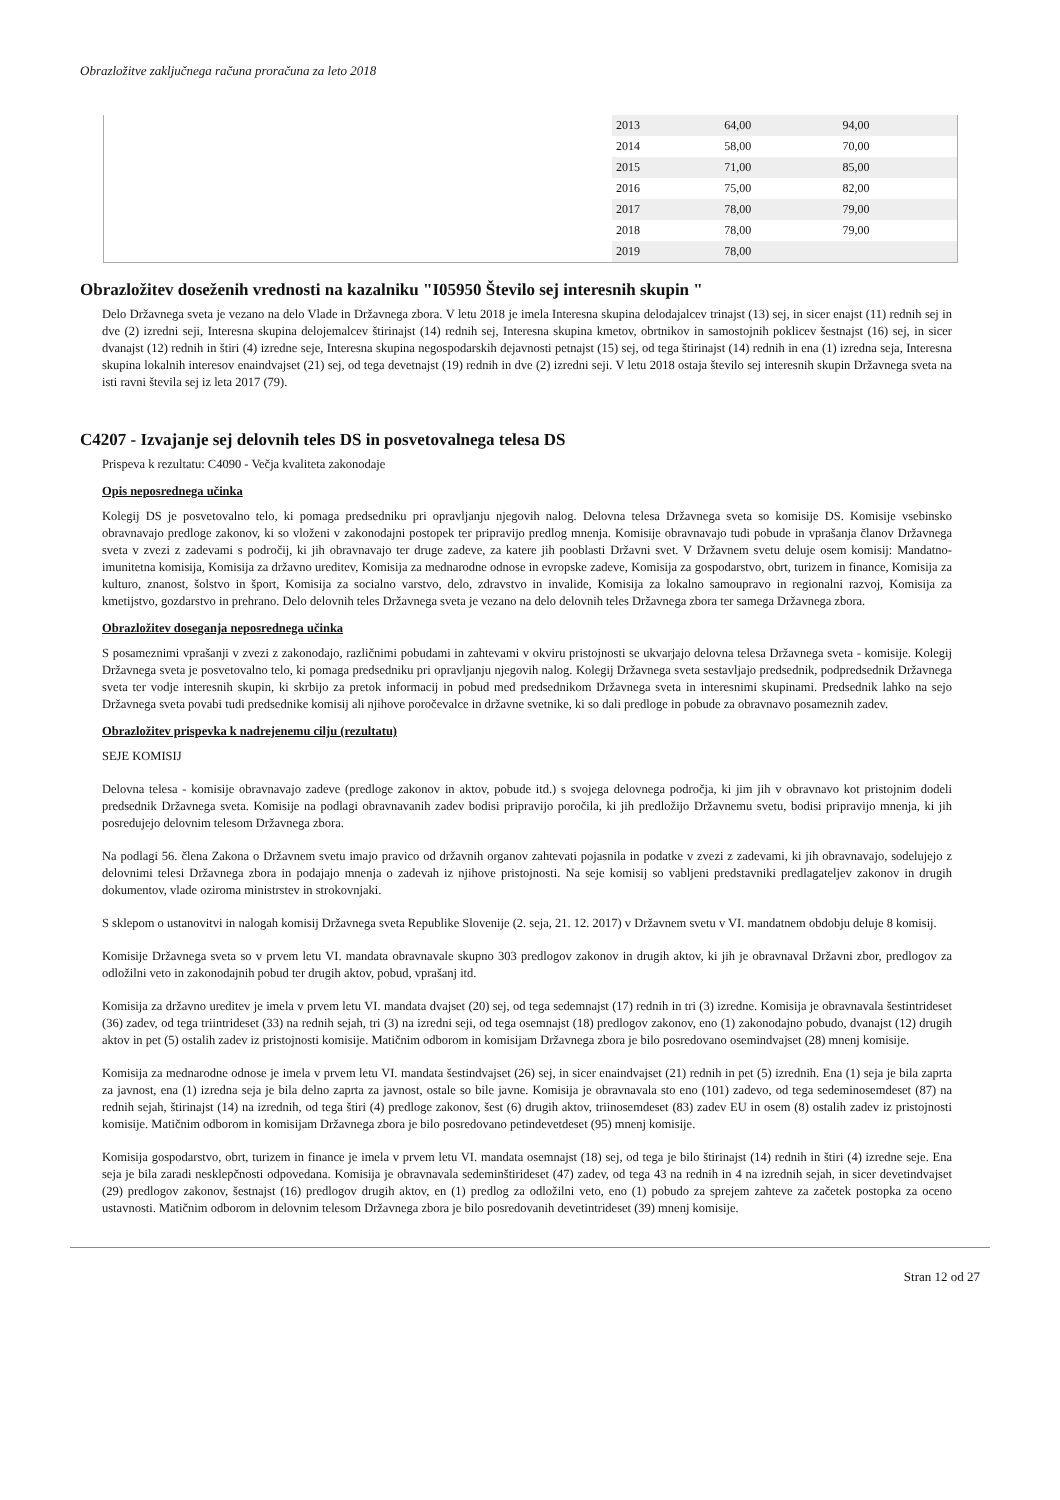Obrazložitve zaključnega računa proračuna za leto 2018
| 2013 | 64,00 | 94,00 |
| 2014 | 58,00 | 70,00 |
| 2015 | 71,00 | 85,00 |
| 2016 | 75,00 | 82,00 |
| 2017 | 78,00 | 79,00 |
| 2018 | 78,00 | 79,00 |
| 2019 | 78,00 | |
Obrazložitev doseženih vrednosti na kazalniku "I05950 Število sej interesnih skupin "
Delo Državnega sveta je vezano na delo Vlade in Državnega zbora. V letu 2018 je imela Interesna skupina delodajalcev trinajst (13) sej, in sicer enajst (11) rednih sej in dve (2) izredni seji, Interesna skupina delojemalcev štirinajst (14) rednih sej, Interesna skupina kmetov, obrtnikov in samostojnih poklicev šestnajst (16) sej, in sicer dvanajst (12) rednih in štiri (4) izredne seje, Interesna skupina negospodarskih dejavnosti petnajst (15) sej, od tega štirinajst (14) rednih in ena (1) izredna seja, Interesna skupina lokalnih interesov enaindvajset (21) sej, od tega devetnajst (19) rednih in dve (2) izredni seji. V letu 2018 ostaja število sej interesnih skupin Državnega sveta na isti ravni števila sej iz leta 2017 (79).
C4207 - Izvajanje sej delovnih teles DS in posvetovalnega telesa DS
Prispeva k rezultatu: C4090 - Večja kvaliteta zakonodaje
Opis neposrednega učinka
Kolegij DS je posvetovalno telo, ki pomaga predsedniku pri opravljanju njegovih nalog. Delovna telesa Državnega sveta so komisije DS. Komisije vsebinsko obravnavajo predloge zakonov, ki so vloženi v zakonodajni postopek ter pripravijo predlog mnenja. Komisije obravnavajo tudi pobude in vprašanja članov Državnega sveta v zvezi z zadevami s področij, ki jih obravnavajo ter druge zadeve, za katere jih pooblasti Državni svet. V Državnem svetu deluje osem komisij: Mandatno-imunitetna komisija, Komisija za državno ureditev, Komisija za mednarodne odnose in evropske zadeve, Komisija za gospodarstvo, obrt, turizem in finance, Komisija za kulturo, znanost, šolstvo in šport, Komisija za socialno varstvo, delo, zdravstvo in invalide, Komisija za lokalno samoupravo in regionalni razvoj, Komisija za kmetijstvo, gozdarstvo in prehrano. Delo delovnih teles Državnega sveta je vezano na delo delovnih teles Državnega zbora ter samega Državnega zbora.
Obrazložitev doseganja neposrednega učinka
S posameznimi vprašanji v zvezi z zakonodajo, različnimi pobudami in zahtevami v okviru pristojnosti se ukvarjajo delovna telesa Državnega sveta - komisije. Kolegij Državnega sveta je posvetovalno telo, ki pomaga predsedniku pri opravljanju njegovih nalog. Kolegij Državnega sveta sestavljajo predsednik, podpredsednik Državnega sveta ter vodje interesnih skupin, ki skrbijo za pretok informacij in pobud med predsednikom Državnega sveta in interesnimi skupinami. Predsednik lahko na sejo Državnega sveta povabi tudi predsednike komisij ali njihove poročevalce in državne svetnike, ki so dali predloge in pobude za obravnavo posameznih zadev.
Obrazložitev prispevka k nadrejenemu cilju (rezultatu)
SEJE KOMISIJ
Delovna telesa - komisije obravnavajo zadeve (predloge zakonov in aktov, pobude itd.) s svojega delovnega področja, ki jim jih v obravnavo kot pristojnim dodeli predsednik Državnega sveta. Komisije na podlagi obravnavanih zadev bodisi pripravijo poročila, ki jih predložijo Državnemu svetu, bodisi pripravijo mnenja, ki jih posredujejo delovnim telesom Državnega zbora.
Na podlagi 56. člena Zakona o Državnem svetu imajo pravico od državnih organov zahtevati pojasnila in podatke v zvezi z zadevami, ki jih obravnavajo, sodelujejo z delovnimi telesi Državnega zbora in podajajo mnenja o zadevah iz njihove pristojnosti. Na seje komisij so vabljeni predstavniki predlagateljev zakonov in drugih dokumentov, vlade oziroma ministrstev in strokovnjaki.
S sklepom o ustanovitvi in nalogah komisij Državnega sveta Republike Slovenije (2. seja, 21. 12. 2017) v Državnem svetu v VI. mandatnem obdobju deluje 8 komisij.
Komisije Državnega sveta so v prvem letu VI. mandata obravnavale skupno 303 predlogov zakonov in drugih aktov, ki jih je obravnaval Državni zbor, predlogov za odložilni veto in zakonodajnih pobud ter drugih aktov, pobud, vprašanj itd.
Komisija za državno ureditev je imela v prvem letu VI. mandata dvajset (20) sej, od tega sedemnajst (17) rednih in tri (3) izredne. Komisija je obravnavala šestintrideset (36) zadev, od tega triintrideset (33) na rednih sejah, tri (3) na izredni seji, od tega osemnajst (18) predlogov zakonov, eno (1) zakonodajno pobudo, dvanajst (12) drugih aktov in pet (5) ostalih zadev iz pristojnosti komisije. Matičnim odborom in komisijam Državnega zbora je bilo posredovano osemindvajset (28) mnenj komisije.
Komisija za mednarodne odnose je imela v prvem letu VI. mandata šestindvajset (26) sej, in sicer enaindvajset (21) rednih in pet (5) izrednih. Ena (1) seja je bila zaprta za javnost, ena (1) izredna seja je bila delno zaprta za javnost, ostale so bile javne. Komisija je obravnavala sto eno (101) zadevo, od tega sedeminosemdeset (87) na rednih sejah, štirinajst (14) na izrednih, od tega štiri (4) predloge zakonov, šest (6) drugih aktov, triinosemdeset (83) zadev EU in osem (8) ostalih zadev iz pristojnosti komisije. Matičnim odborom in komisijam Državnega zbora je bilo posredovano petindevetdeset (95) mnenj komisije.
Komisija gospodarstvo, obrt, turizem in finance je imela v prvem letu VI. mandata osemnajst (18) sej, od tega je bilo štirinajst (14) rednih in štiri (4) izredne seje. Ena seja je bila zaradi nesklepčnosti odpovedana. Komisija je obravnavala sedeminštirideset (47) zadev, od tega 43 na rednih in 4 na izrednih sejah, in sicer devetindvajset (29) predlogov zakonov, šestnajst (16) predlogov drugih aktov, en (1) predlog za odložilni veto, eno (1) pobudo za sprejem zahteve za začetek postopka za oceno ustavnosti. Matičnim odborom in delovnim telesom Državnega zbora je bilo posredovanih devetintrideset (39) mnenj komisije.
Stran 12 od 27